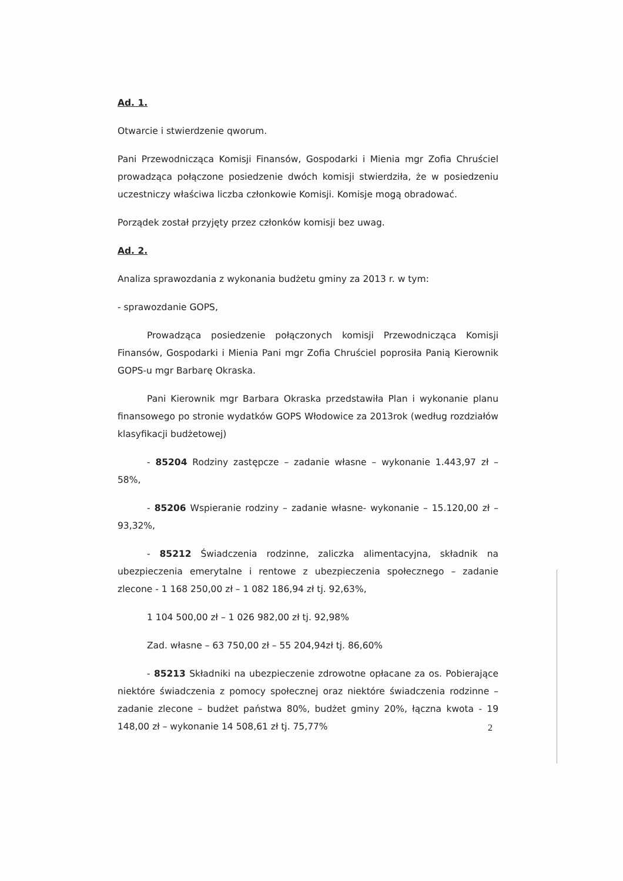Ad. 1.
Otwarcie i stwierdzenie qworum.
Pani Przewodnicząca Komisji Finansów, Gospodarki i Mienia mgr Zofia Chruściel prowadząca połączone posiedzenie dwóch komisji stwierdziła, że w posiedzeniu uczestniczy właściwa liczba członkowie Komisji. Komisje mogą obradować.
Porządek został przyjęty przez członków komisji bez uwag.
Ad. 2.
Analiza sprawozdania z wykonania budżetu gminy za 2013 r. w tym:
- sprawozdanie GOPS,
Prowadząca posiedzenie połączonych komisji Przewodnicząca Komisji Finansów, Gospodarki i Mienia Pani mgr Zofia Chruściel poprosiła Panią Kierownik GOPS-u mgr Barbarę Okraska.
Pani Kierownik mgr Barbara Okraska przedstawiła Plan i wykonanie planu finansowego po stronie wydatków GOPS Włodowice za 2013rok (według rozdziałów klasyfikacji budżetowej)
- 85204 Rodziny zastępcze – zadanie własne – wykonanie 1.443,97 zł – 58%,
- 85206 Wspieranie rodziny – zadanie własne- wykonanie – 15.120,00 zł – 93,32%,
- 85212 Świadczenia rodzinne, zaliczka alimentacyjna, składnik na ubezpieczenia emerytalne i rentowe z ubezpieczenia społecznego – zadanie zlecone - 1 168 250,00 zł – 1 082 186,94 zł tj. 92,63%,
1 104 500,00 zł – 1 026 982,00 zł tj. 92,98%
Zad. własne – 63 750,00 zł – 55 204,94zł tj. 86,60%
- 85213 Składniki na ubezpieczenie zdrowotne opłacane za os. Pobierające niektóre świadczenia z pomocy społecznej oraz niektóre świadczenia rodzinne – zadanie zlecone – budżet państwa 80%, budżet gminy 20%, łączna kwota - 19 148,00 zł – wykonanie 14 508,61 zł tj. 75,77%
2